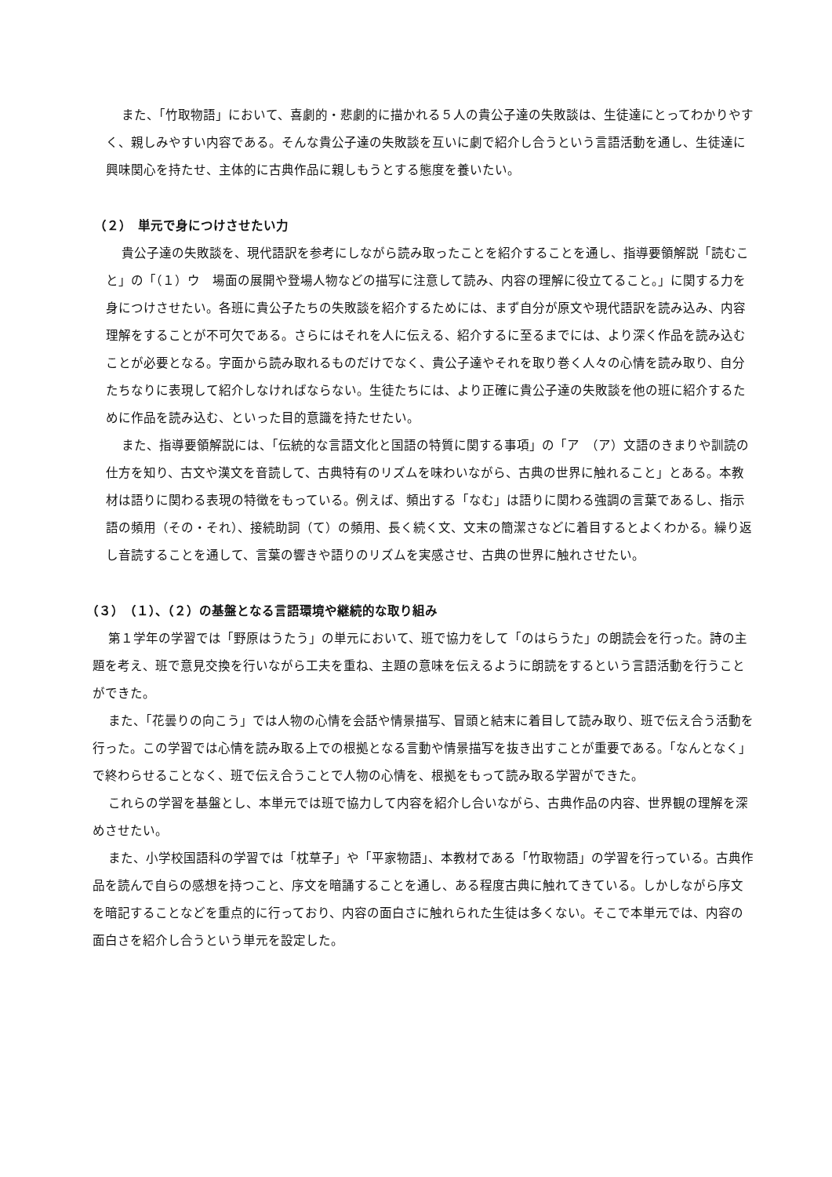また、「竹取物語」において、喜劇的・悲劇的に描かれる５人の貴公子達の失敗談は、生徒達にとってわかりやすく、親しみやすい内容である。そんな貴公子達の失敗談を互いに劇で紹介し合うという言語活動を通し、生徒達に興味関心を持たせ、主体的に古典作品に親しもうとする態度を養いたい。
（２）　単元で身につけさせたい力
貴公子達の失敗談を、現代語訳を参考にしながら読み取ったことを紹介することを通し、指導要領解説「読むこと」の「（１）ウ　場面の展開や登場人物などの描写に注意して読み、内容の理解に役立てること。」に関する力を身につけさせたい。各班に貴公子たちの失敗談を紹介するためには、まず自分が原文や現代語訳を読み込み、内容理解をすることが不可欠である。さらにはそれを人に伝える、紹介するに至るまでには、より深く作品を読み込むことが必要となる。字面から読み取れるものだけでなく、貴公子達やそれを取り巻く人々の心情を読み取り、自分たちなりに表現して紹介しなければならない。生徒たちには、より正確に貴公子達の失敗談を他の班に紹介するために作品を読み込む、といった目的意識を持たせたい。
また、指導要領解説には、「伝統的な言語文化と国語の特質に関する事項」の「ア　（ア）文語のきまりや訓読の仕方を知り、古文や漢文を音読して、古典特有のリズムを味わいながら、古典の世界に触れること」とある。本教材は語りに関わる表現の特徴をもっている。例えば、頻出する「なむ」は語りに関わる強調の言葉であるし、指示語の頻用（その・それ）、接続助詞（て）の頻用、長く続く文、文末の簡潔さなどに着目するとよくわかる。繰り返し音読することを通して、言葉の響きや語りのリズムを実感させ、古典の世界に触れさせたい。
（３）　（１）、（２）の基盤となる言語環境や継続的な取り組み
第１学年の学習では「野原はうたう」の単元において、班で協力をして「のはらうた」の朗読会を行った。詩の主題を考え、班で意見交換を行いながら工夫を重ね、主題の意味を伝えるように朗読をするという言語活動を行うことができた。
また、「花曇りの向こう」では人物の心情を会話や情景描写、冒頭と結末に着目して読み取り、班で伝え合う活動を行った。この学習では心情を読み取る上での根拠となる言動や情景描写を抜き出すことが重要である。「なんとなく」で終わらせることなく、班で伝え合うことで人物の心情を、根拠をもって読み取る学習ができた。
これらの学習を基盤とし、本単元では班で協力して内容を紹介し合いながら、古典作品の内容、世界観の理解を深めさせたい。
また、小学校国語科の学習では「枕草子」や「平家物語」、本教材である「竹取物語」の学習を行っている。古典作品を読んで自らの感想を持つこと、序文を暗誦することを通し、ある程度古典に触れてきている。しかしながら序文を暗記することなどを重点的に行っており、内容の面白さに触れられた生徒は多くない。そこで本単元では、内容の面白さを紹介し合うという単元を設定した。